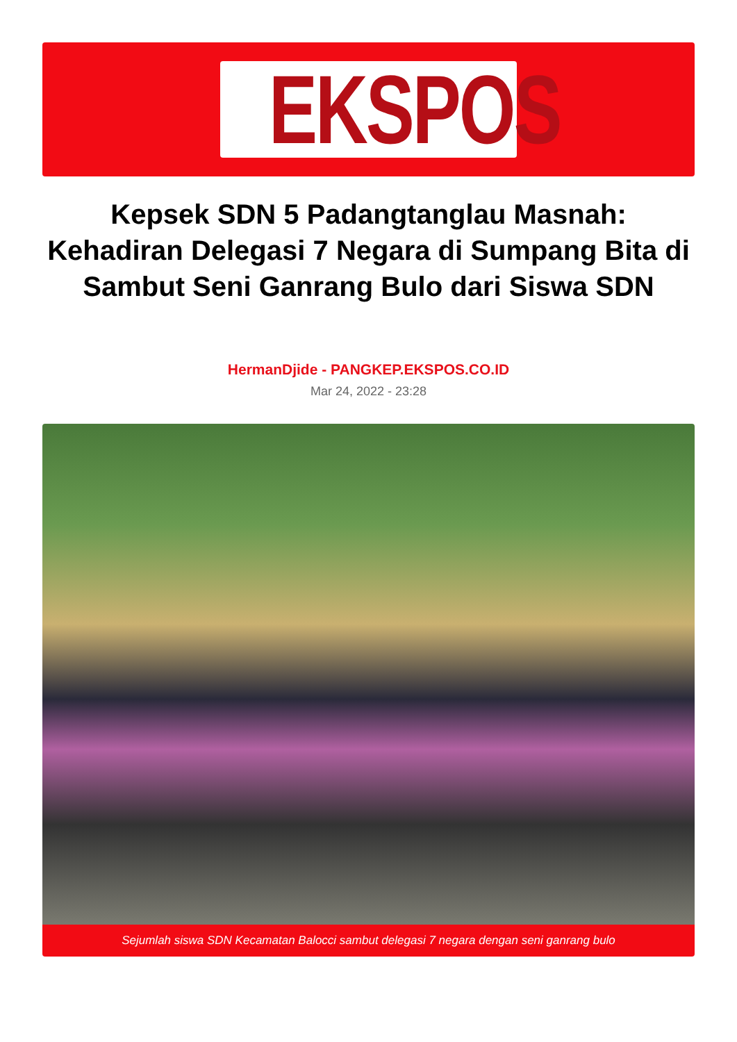EKSPOS
Kepsek SDN 5 Padangtanglau Masnah: Kehadiran Delegasi 7 Negara di Sumpang Bita di Sambut Seni Ganrang Bulo dari Siswa SDN
HermanDjide - PANGKEP.EKSPOS.CO.ID
Mar 24, 2022 - 23:28
Sejumlah siswa SDN Kecamatan Balocci sambut delegasi 7 negara dengan seni ganrang bulo